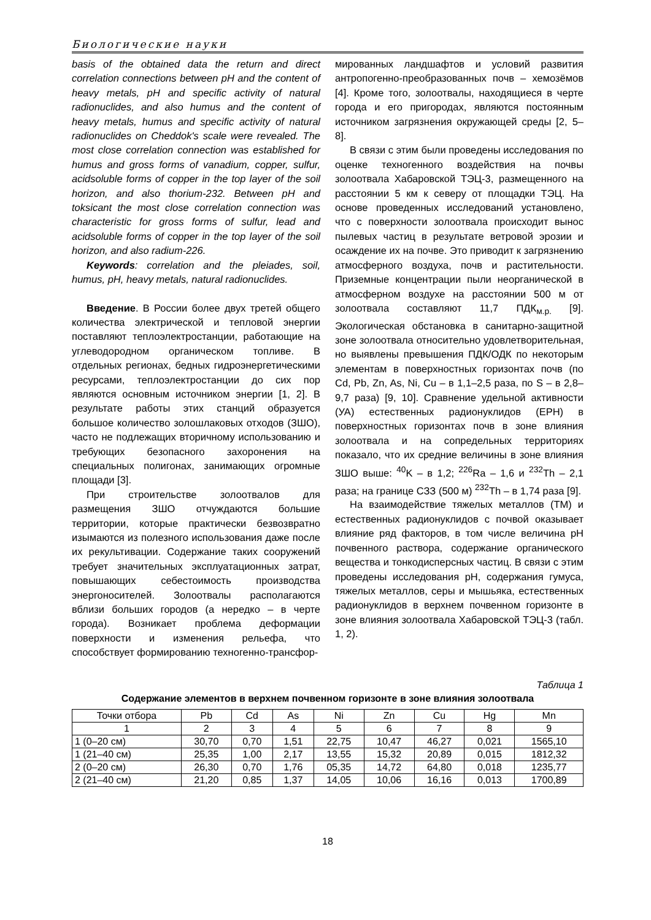Биологические науки
basis of the obtained data the return and direct correlation connections between pH and the content of heavy metals, pH and specific activity of natural radionuclides, and also humus and the content of heavy metals, humus and specific activity of natural radionuclides on Cheddok's scale were revealed. The most close correlation connection was established for humus and gross forms of vanadium, copper, sulfur, acidsoluble forms of copper in the top layer of the soil horizon, and also thorium-232. Between pH and toksicant the most close correlation connection was characteristic for gross forms of sulfur, lead and acidsoluble forms of copper in the top layer of the soil horizon, and also radium-226.
Keywords: correlation and the pleiades, soil, humus, pH, heavy metals, natural radionuclides.
Введение. В России более двух третей общего количества электрической и тепловой энергии поставляют теплоэлектростанции, работающие на углеводородном органическом топливе. В отдельных регионах, бедных гидроэнергетическими ресурсами, теплоэлектростанции до сих пор являются основным источником энергии [1, 2]. В результате работы этих станций образуется большое количество золошлаковых отходов (ЗШО), часто не подлежащих вторичному использованию и требующих безопасного захоронения на специальных полигонах, занимающих огромные площади [3].
При строительстве золоотвалов для размещения ЗШО отчуждаются большие территории, которые практически безвозвратно изымаются из полезного использования даже после их рекультивации. Содержание таких сооружений требует значительных эксплуатационных затрат, повышающих себестоимость производства энергоносителей. Золоотвалы располагаются вблизи больших городов (а нередко – в черте города). Возникает проблема деформации поверхности и изменения рельефа, что способствует формированию техногенно-трансфор-
мированных ландшафтов и условий развития антропогенно-преобразованных почв – хемозёмов [4]. Кроме того, золоотвалы, находящиеся в черте города и его пригородах, являются постоянным источником загрязнения окружающей среды [2, 5–8].
В связи с этим были проведены исследования по оценке техногенного воздействия на почвы золоотвала Хабаровской ТЭЦ-3, размещенного на расстоянии 5 км к северу от площадки ТЭЦ. На основе проведенных исследований установлено, что с поверхности золоотвала происходит вынос пылевых частиц в результате ветровой эрозии и осаждение их на почве. Это приводит к загрязнению атмосферного воздуха, почв и растительности. Приземные концентрации пыли неорганической в атмосферном воздухе на расстоянии 500 м от золоотвала составляют 11,7 ПДК<sub>м.р.</sub> [9]. Экологическая обстановка в санитарно-защитной зоне золоотвала относительно удовлетворительная, но выявлены превышения ПДК/ОДК по некоторым элементам в поверхностных горизонтах почв (по Cd, Pb, Zn, As, Ni, Cu – в 1,1–2,5 раза, по S – в 2,8–9,7 раза) [9, 10]. Сравнение удельной активности (УА) естественных радионуклидов (ЕРН) в поверхностных горизонтах почв в зоне влияния золоотвала и на сопредельных территориях показало, что их средние величины в зоне влияния ЗШО выше: <sup>40</sup>K – в 1,2; <sup>226</sup>Ra – 1,6 и <sup>232</sup>Th – 2,1 раза; на границе СЗЗ (500 м) <sup>232</sup>Th – в 1,74 раза [9].
На взаимодействие тяжелых металлов (ТМ) и естественных радионуклидов с почвой оказывает влияние ряд факторов, в том числе величина pH почвенного раствора, содержание органического вещества и тонкодисперсных частиц. В связи с этим проведены исследования pH, содержания гумуса, тяжелых металлов, серы и мышьяка, естественных радионуклидов в верхнем почвенном горизонте в зоне влияния золоотвала Хабаровской ТЭЦ-3 (табл. 1, 2).
Таблица 1
Содержание элементов в верхнем почвенном горизонте в зоне влияния золоотвала
| Точки отбора | Pb | Cd | As | Ni | Zn | Cu | Hg | Mn |
| 1 | 2 | 3 | 4 | 5 | 6 | 7 | 8 | 9 |
| 1 (0–20 см) | 30,70 | 0,70 | 1,51 | 22,75 | 10,47 | 46,27 | 0,021 | 1565,10 |
| 1 (21–40 см) | 25,35 | 1,00 | 2,17 | 13,55 | 15,32 | 20,89 | 0,015 | 1812,32 |
| 2 (0–20 см) | 26,30 | 0,70 | 1,76 | 05,35 | 14,72 | 64,80 | 0,018 | 1235,77 |
| 2 (21–40 см) | 21,20 | 0,85 | 1,37 | 14,05 | 10,06 | 16,16 | 0,013 | 1700,89 |
18